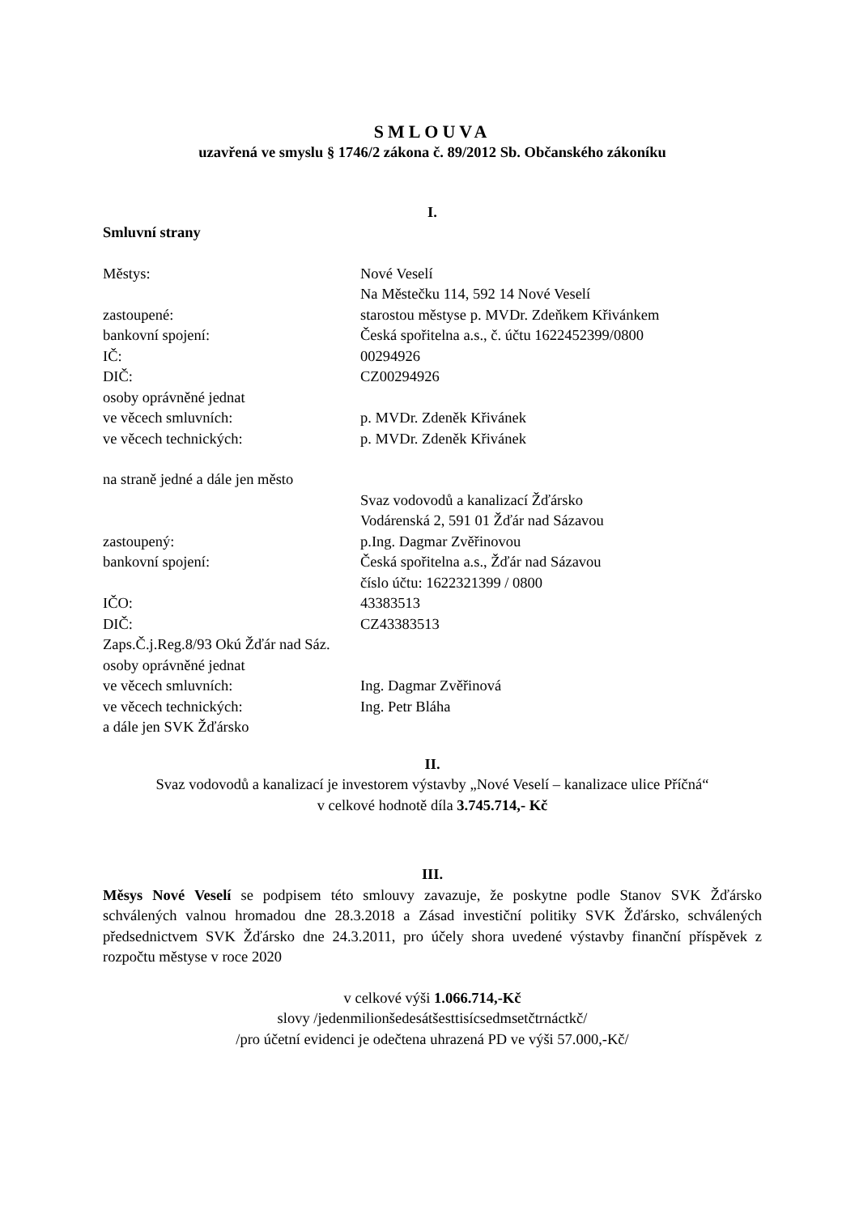SMLOUVA
uzavřená ve smyslu § 1746/2 zákona č. 89/2012 Sb. Občanského zákoníku
I.
Smluvní strany
Městys: Nové Veselí
Na Městečku 114, 592 14 Nové Veselí
zastoupené: starostou městyse p. MVDr. Zdeňkem Křivánkem
bankovní spojení: Česká spořitelna a.s., č. účtu 1622452399/0800
IČ: 00294926
DIČ: CZ00294926
osoby oprávněné jednat
ve věcech smluvních: p. MVDr. Zdeněk Křivánek
ve věcech technických: p. MVDr. Zdeněk Křivánek
na straně jedné a dále jen město
Svaz vodovodů a kanalizací Žďársko
Vodárenská 2, 591 01 Žďár nad Sázavou
zastoupený: p.Ing. Dagmar Zvěřinovou
bankovní spojení: Česká spořitelna a.s., Žďár nad Sázavou
číslo účtu: 1622321399 / 0800
IČO: 43383513
DIČ: CZ43383513
Zaps.Č.j.Reg.8/93 Okú Žďár nad Sáz.
osoby oprávněné jednat
ve věcech smluvních: Ing. Dagmar Zvěřinová
ve věcech technických: Ing. Petr Bláha
a dále jen SVK Žďársko
II.
Svaz vodovodů a kanalizací je investorem výstavby „Nové Veselí – kanalizace ulice Příčná“
v celkové hodnotě díla 3.745.714,- Kč
III.
Měsys Nové Veselí se podpisem této smlouvy zavazuje, že poskytne podle Stanov SVK Žďársko schválených valnou hromadou dne 28.3.2018 a Zásad investiční politiky SVK Žďársko, schválených předsednictvem SVK Žďársko dne 24.3.2011, pro účely shora uvedené výstavby finanční příspěvek z rozpočtu městyse v roce 2020
v celkové výši 1.066.714,-Kč
slovy /jedenmilionšedesátšesttisícsedmsetčtrnáctkč/
/pro účetní evidenci je odečtena uhrazená PD ve výši 57.000,-Kč/